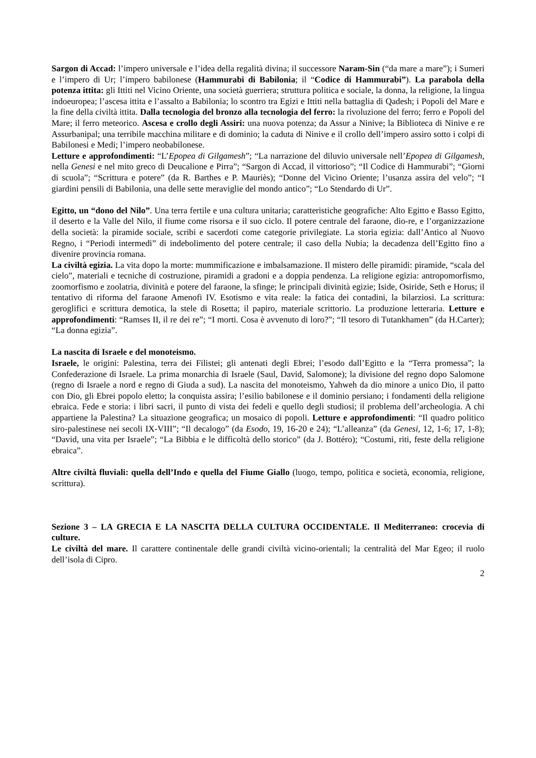Sargon di Accad: l’impero universale e l’idea della regalità divina; il successore Naram-Sin (“da mare a mare”); i Sumeri e l’impero di Ur; l’impero babilonese (Hammurabi di Babilonia; il “Codice di Hammurabi”). La parabola della potenza ittita: gli Ittiti nel Vicino Oriente, una società guerriera; struttura politica e sociale, la donna, la religione, la lingua indoeuropea; l’ascesa ittita e l’assalto a Babilonia; lo scontro tra Egizi e Ittiti nella battaglia di Qadesh; i Popoli del Mare e la fine della civiltà ittita. Dalla tecnologia del bronzo alla tecnologia del ferro: la rivoluzione del ferro; ferro e Popoli del Mare; il ferro meteorico. Ascesa e crollo degli Assiri: una nuova potenza; da Assur a Ninive; la Biblioteca di Ninive e re Assurbanipal; una terribile macchina militare e di dominio; la caduta di Ninive e il crollo dell’impero assiro sotto i colpi di Babilonesi e Medi; l’impero neobabilonese.
Letture e approfondimenti: “L’Epopea di Gilgamesh”; “La narrazione del diluvio universale nell’Epopea di Gilgamesh, nella Genesi e nel mito greco di Deucalione e Pirra”; “Sargon di Accad, il vittorioso”; “Il Codice di Hammurabi”; “Giorni di scuola”; “Scrittura e potere” (da R. Barthes e P. Mauriès); “Donne del Vicino Oriente; l’usanza assira del velo”; “I giardini pensili di Babilonia, una delle sette meraviglie del mondo antico”; “Lo Stendardo di Ur”.
Egitto, un “dono del Nilo”. Una terra fertile e una cultura unitaria; caratteristiche geografiche: Alto Egitto e Basso Egitto, il deserto e la Valle del Nilo, il fiume come risorsa e il suo ciclo. Il potere centrale del faraone, dio-re, e l’organizzazione della società: la piramide sociale, scribi e sacerdoti come categorie privilegiate. La storia egizia: dall’Antico al Nuovo Regno, i “Periodi intermedi” di indebolimento del potere centrale; il caso della Nubia; la decadenza dell’Egitto fino a divenire provincia romana.
La civiltà egizia. La vita dopo la morte: mummificazione e imbalsamazione. Il mistero delle piramidi: piramide, “scala del cielo”, materiali e tecniche di costruzione, piramidi a gradoni e a doppia pendenza. La religione egizia: antropomorfismo, zoomorfismo e zoolatria, divinità e potere del faraone, la sfinge; le principali divinità egizie; Iside, Osiride, Seth e Horus; il tentativo di riforma del faraone Amenofi IV. Esotismo e vita reale: la fatica dei contadini, la bilarziosi. La scrittura: geroglifici e scrittura demotica, la stele di Rosetta; il papiro, materiale scrittorio. La produzione letteraria. Letture e approfondimenti: “Ramses II, il re dei re”; “I morti. Cosa è avvenuto di loro?”; “Il tesoro di Tutankhamen” (da H.Carter); “La donna egizia”.
La nascita di Israele e del monoteismo.
Israele, le origini: Palestina, terra dei Filistei; gli antenati degli Ebrei; l’esodo dall’Egitto e la “Terra promessa”; la Confederazione di Israele. La prima monarchia di Israele (Saul, David, Salomone); la divisione del regno dopo Salomone (regno di Israele a nord e regno di Giuda a sud). La nascita del monoteismo, Yahweh da dio minore a unico Dio, il patto con Dio, gli Ebrei popolo eletto; la conquista assira; l’esilio babilonese e il dominio persiano; i fondamenti della religione ebraica. Fede e storia: i libri sacri, il punto di vista dei fedeli e quello degli studiosi; il problema dell’archeologia. A chi appartiene la Palestina? La situazione geografica; un mosaico di popoli. Letture e approfondimenti: “Il quadro politico siro-palestinese nei secoli IX-VIII”; “Il decalogo” (da Esodo, 19, 16-20 e 24); “L’alleanza” (da Genesi, 12, 1-6; 17, 1-8); “David, una vita per Israele”; “La Bibbia e le difficoltà dello storico” (da J. Bottéro); “Costumi, riti, feste della religione ebraica”.
Altre civiltà fluviali: quella dell’Indo e quella del Fiume Giallo (luogo, tempo, politica e società, economia, religione, scrittura).
Sezione 3 – LA GRECIA E LA NASCITA DELLA CULTURA OCCIDENTALE. Il Mediterraneo: crocevia di culture.
Le civiltà del mare. Il carattere continentale delle grandi civiltà vicino-orientali; la centralità del Mar Egeo; il ruolo dell’isola di Cipro.
2